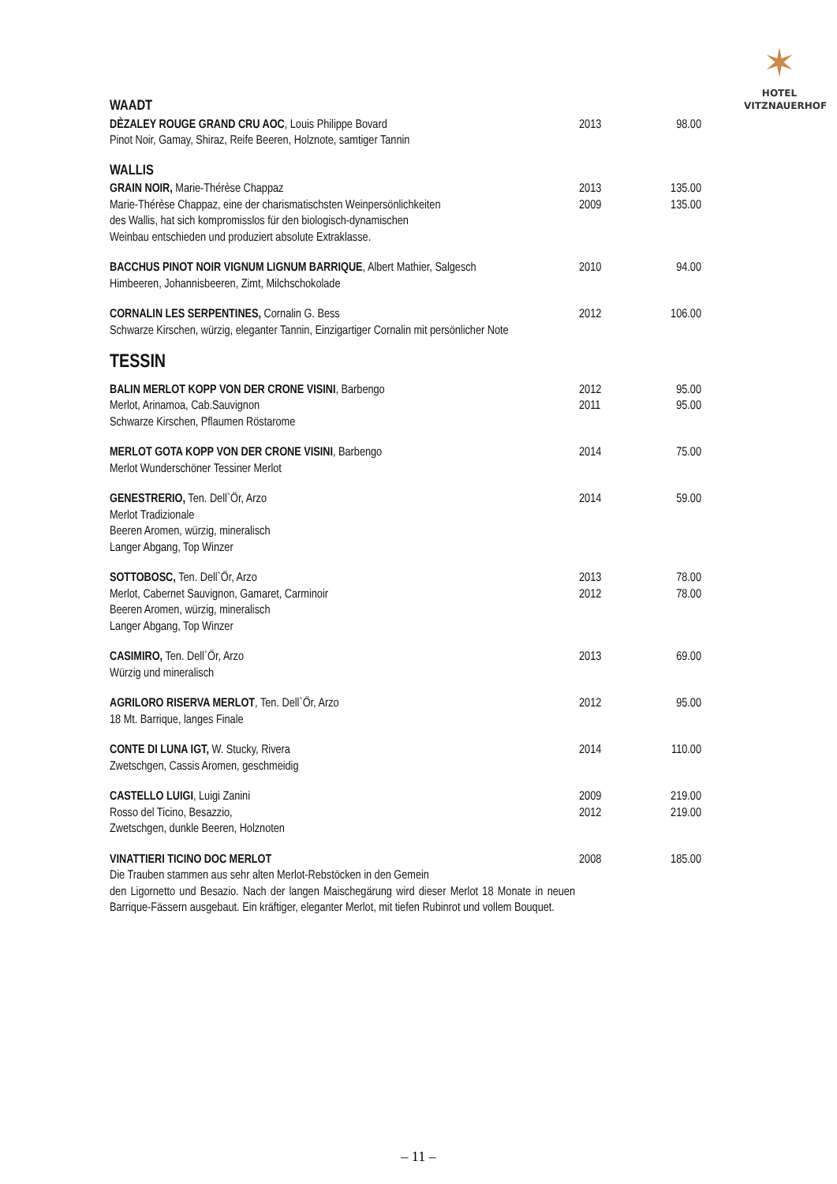✶
HOTEL
VITZNAUERHOF
| WAADT | | |
| DÈZALEY ROUGE GRAND CRU AOC , Louis Philippe Bovard Pinot Noir, Gamay, Shiraz, Reife Beeren, Holznote, samtiger Tannin | 2013 | 98.00 |
| WALLIS | | |
| GRAIN NOIR, Marie-Thérèse Chappaz Marie-Thérèse Chappaz, eine der charismatischsten Weinpersönlichkeiten des Wallis, hat sich kompromisslos für den biologisch-dynamischen Weinbau entschieden und produziert absolute Extraklasse. | 2013 2009 | 135.00 135.00 |
| BACCHUS PINOT NOIR VIGNUM LIGNUM BARRIQUE , Albert Mathier, Salgesch Himbeeren, Johannisbeeren, Zimt, Milchschokolade | 2010 | 94.00 |
| CORNALIN LES SERPENTINES, Cornalin G. Bess Schwarze Kirschen, würzig, eleganter Tannin, Einzigartiger Cornalin mit persönlicher Note | 2012 | 106.00 |
| TESSIN | | |
| BALIN MERLOT KOPP VON DER CRONE VISINI , Barbengo Merlot, Arinamoa, Cab.Sauvignon Schwarze Kirschen, Pflaumen Röstarome | 2012 2011 | 95.00 95.00 |
| MERLOT GOTA KOPP VON DER CRONE VISINI , Barbengo Merlot Wunderschöner Tessiner Merlot | 2014 | 75.00 |
| GENESTRERIO, Ten. Dell`Ör, Arzo Merlot Tradizionale Beeren Aromen, würzig, mineralisch Langer Abgang, Top Winzer | 2014 | 59.00 |
| SOTTOBOSC, Ten. Dell`Ör, Arzo Merlot, Cabernet Sauvignon, Gamaret, Carminoir Beeren Aromen, würzig, mineralisch Langer Abgang, Top Winzer | 2013 2012 | 78.00 78.00 |
| CASIMIRO, Ten. Dell`Ör, Arzo Würzig und mineralisch | 2013 | 69.00 |
| AGRILORO RISERVA MERLOT , Ten. Dell`Ör, Arzo 18 Mt. Barrique, langes Finale | 2012 | 95.00 |
| CONTE DI LUNA IGT, W. Stucky, Rivera Zwetschgen, Cassis Aromen, geschmeidig | 2014 | 110.00 |
| CASTELLO LUIGI , Luigi Zanini Rosso del Ticino, Besazzio, Zwetschgen, dunkle Beeren, Holznoten | 2009 2012 | 219.00 219.00 |
| VINATTIERI TICINO DOC MERLOT Die Trauben stammen aus sehr alten Merlot-Rebstöcken in den Gemein den Ligornetto und Besazio. Nach der langen Maischegärung wird dieser Merlot 18 Monate in neuen Barrique-Fässern ausgebaut. Ein kräftiger, eleganter Merlot, mit tiefen Rubinrot und vollem Bouquet. | 2008 | 185.00 |
– 11 –